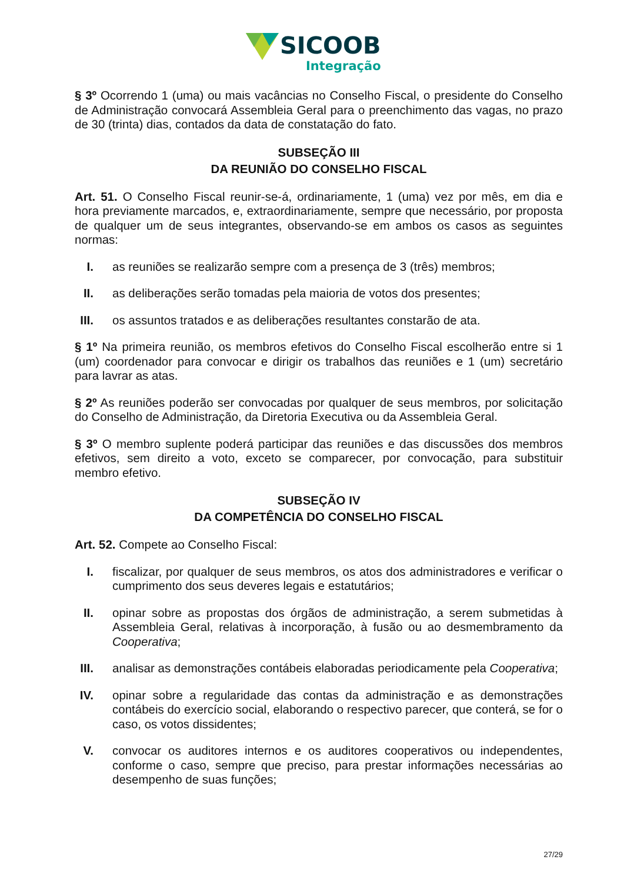SICOOB
Integração
§ 3º Ocorrendo 1 (uma) ou mais vacâncias no Conselho Fiscal, o presidente do Conselho de Administração convocará Assembleia Geral para o preenchimento das vagas, no prazo de 30 (trinta) dias, contados da data de constatação do fato.
SUBSEÇÃO III
DA REUNIÃO DO CONSELHO FISCAL
Art. 51. O Conselho Fiscal reunir-se-á, ordinariamente, 1 (uma) vez por mês, em dia e hora previamente marcados, e, extraordinariamente, sempre que necessário, por proposta de qualquer um de seus integrantes, observando-se em ambos os casos as seguintes normas:
I. as reuniões se realizarão sempre com a presença de 3 (três) membros;
II. as deliberações serão tomadas pela maioria de votos dos presentes;
III. os assuntos tratados e as deliberações resultantes constarão de ata.
§ 1º Na primeira reunião, os membros efetivos do Conselho Fiscal escolherão entre si 1 (um) coordenador para convocar e dirigir os trabalhos das reuniões e 1 (um) secretário para lavrar as atas.
§ 2º As reuniões poderão ser convocadas por qualquer de seus membros, por solicitação do Conselho de Administração, da Diretoria Executiva ou da Assembleia Geral.
§ 3º O membro suplente poderá participar das reuniões e das discussões dos membros efetivos, sem direito a voto, exceto se comparecer, por convocação, para substituir membro efetivo.
SUBSEÇÃO IV
DA COMPETÊNCIA DO CONSELHO FISCAL
Art. 52. Compete ao Conselho Fiscal:
I. fiscalizar, por qualquer de seus membros, os atos dos administradores e verificar o cumprimento dos seus deveres legais e estatutários;
II. opinar sobre as propostas dos órgãos de administração, a serem submetidas à Assembleia Geral, relativas à incorporação, à fusão ou ao desmembramento da Cooperativa;
III. analisar as demonstrações contábeis elaboradas periodicamente pela Cooperativa;
IV. opinar sobre a regularidade das contas da administração e as demonstrações contábeis do exercício social, elaborando o respectivo parecer, que conterá, se for o caso, os votos dissidentes;
V. convocar os auditores internos e os auditores cooperativos ou independentes, conforme o caso, sempre que preciso, para prestar informações necessárias ao desempenho de suas funções;
27/29